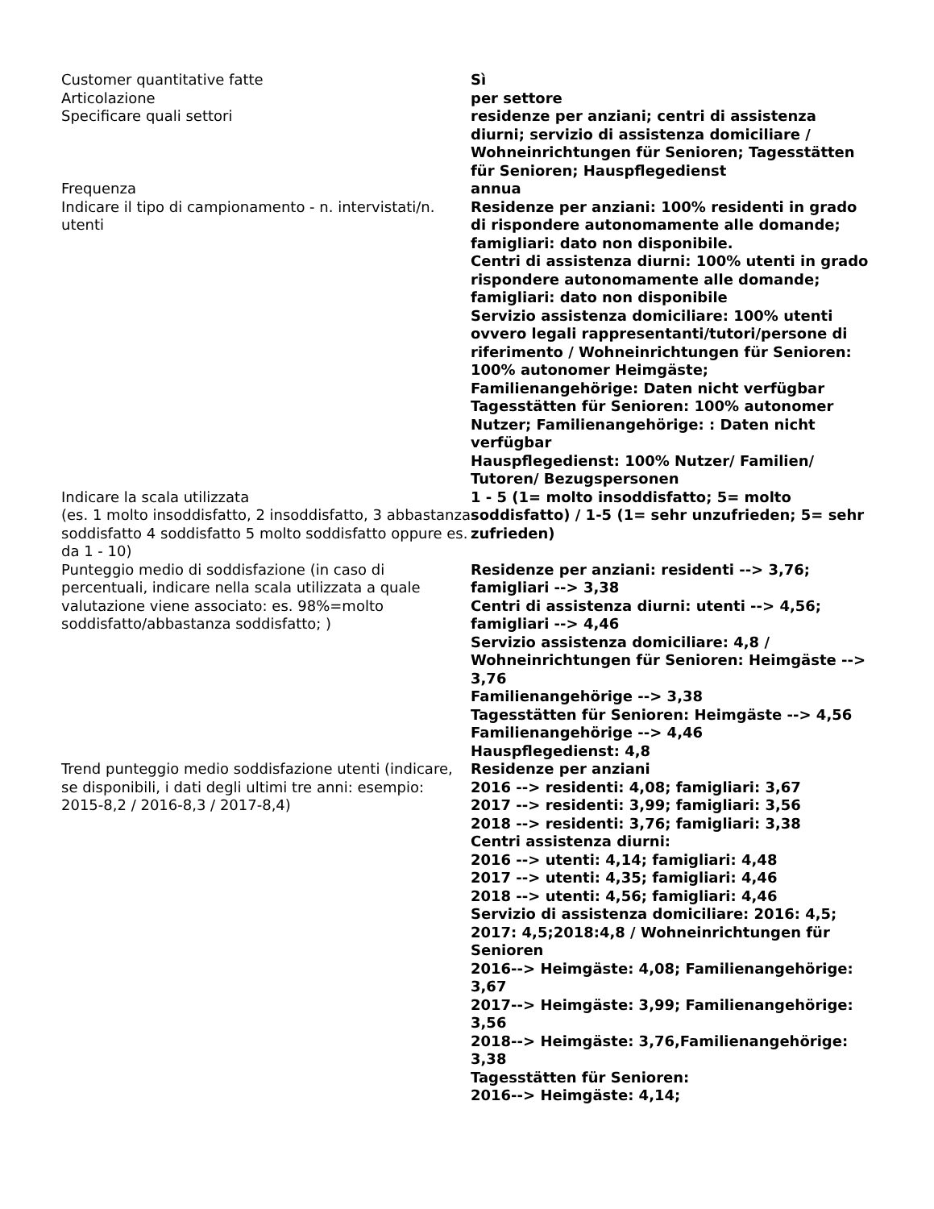| Customer quantitative fatte | Sì |
| Articolazione | per settore |
| Specificare quali settori | residenze per anziani; centri di assistenza diurni; servizio di assistenza domiciliare / Wohneinrichtungen für Senioren; Tagesstätten für Senioren; Hauspflegedienst |
| Frequenza | annua |
| Indicare il tipo di campionamento - n. intervistati/n. utenti | Residenze per anziani: 100% residenti in grado di rispondere autonomamente alle domande; famigliari: dato non disponibile. Centri di assistenza diurni: 100% utenti in grado rispondere autonomamente alle domande; famigliari: dato non disponibile Servizio assistenza domiciliare: 100% utenti ovvero legali rappresentanti/tutori/persone di riferimento / Wohneinrichtungen für Senioren: 100% autonomer Heimgäste; Familienangehörige: Daten nicht verfügbar Tagesstätten für Senioren: 100% autonomer Nutzer; Familienangehörige: : Daten nicht verfügbar Hauspflegedienst: 100% Nutzer/ Familien/ Tutoren/ Bezugspersonen |
| Indicare la scala utilizzata (es. 1 molto insoddisfatto, 2 insoddisfatto, 3 abbastanza soddisfatto 4 soddisfatto 5 molto soddisfatto oppure es. da 1 - 10) | 1 - 5 (1= molto insoddisfatto; 5= molto soddisfatto) / 1-5 (1= sehr unzufrieden; 5= sehr zufrieden) |
| Punteggio medio di soddisfazione (in caso di percentuali, indicare nella scala utilizzata a quale valutazione viene associato: es. 98%=molto soddisfatto/abbastanza soddisfatto; ) | Residenze per anziani: residenti --> 3,76; famigliari --> 3,38 Centri di assistenza diurni: utenti --> 4,56; famigliari --> 4,46 Servizio assistenza domiciliare: 4,8 / Wohneinrichtungen für Senioren: Heimgäste --> 3,76 Familienangehörige --> 3,38 Tagesstätten für Senioren: Heimgäste --> 4,56 Familienangehörige --> 4,46 Hauspflegedienst: 4,8 |
| Trend punteggio medio soddisfazione utenti (indicare, se disponibili, i dati degli ultimi tre anni: esempio: 2015-8,2 / 2016-8,3 / 2017-8,4) | Residenze per anziani 2016 --> residenti: 4,08; famigliari: 3,67 2017 --> residenti: 3,99; famigliari: 3,56 2018 --> residenti: 3,76; famigliari: 3,38 Centri assistenza diurni: 2016 --> utenti: 4,14; famigliari: 4,48 2017 --> utenti: 4,35; famigliari: 4,46 2018 --> utenti: 4,56; famigliari: 4,46 Servizio di assistenza domiciliare: 2016: 4,5; 2017: 4,5;2018:4,8 / Wohneinrichtungen für Senioren 2016--> Heimgäste: 4,08; Familienangehörige: 3,67 2017--> Heimgäste: 3,99; Familienangehörige: 3,56 2018--> Heimgäste: 3,76,Familienangehörige: 3,38 Tagesstätten für Senioren: 2016--> Heimgäste: 4,14; |